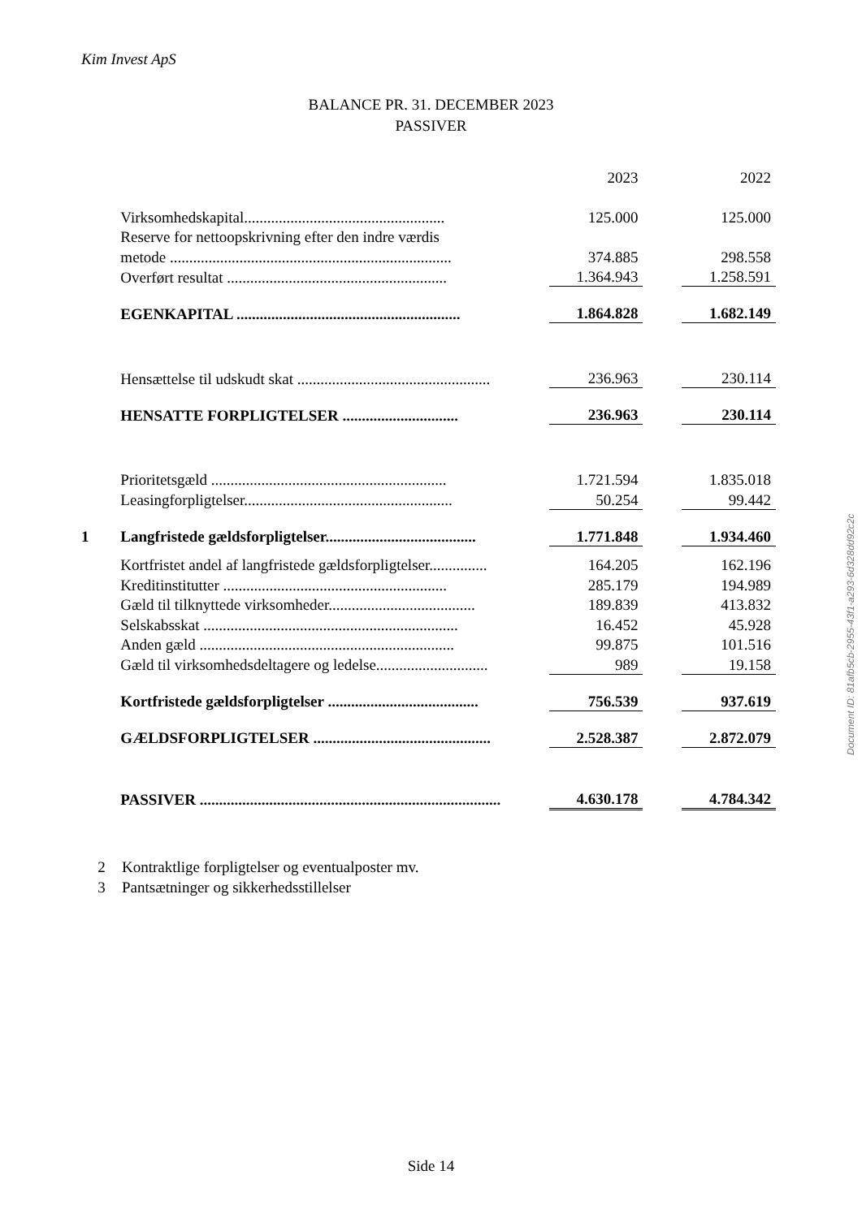Kim Invest ApS
BALANCE PR. 31. DECEMBER 2023
PASSIVER
| | | | 2023 | | 2022 |
| | Virksomhedskapital.................................................... | | 125.000 | | 125.000 |
| | Reserve for nettoopskrivning efter den indre værdis | | | | |
| | metode ......................................................................... | | 374.885 | | 298.558 |
| | Overført resultat ......................................................... | | 1.364.943 | | 1.258.591 |
| | EGENKAPITAL .......................................................... | | 1.864.828 | | 1.682.149 |
| | Hensættelse til udskudt skat .................................................. | | 236.963 | | 230.114 |
| | HENSATTE FORPLIGTELSER .............................. | | 236.963 | | 230.114 |
| | Prioritetsgæld ............................................................. | | 1.721.594 | | 1.835.018 |
| | Leasingforpligtelser...................................................... | | 50.254 | | 99.442 |
| 1 | Langfristede gældsforpligtelser....................................... | | 1.771.848 | | 1.934.460 |
| | Kortfristet andel af langfristede gældsforpligtelser............... | | 164.205 | | 162.196 |
| | Kreditinstitutter .......................................................... | | 285.179 | | 194.989 |
| | Gæld til tilknyttede virksomheder...................................... | | 189.839 | | 413.832 |
| | Selskabsskat .................................................................. | | 16.452 | | 45.928 |
| | Anden gæld .................................................................. | | 99.875 | | 101.516 |
| | Gæld til virksomhedsdeltagere og ledelse............................. | | 989 | | 19.158 |
| | Kortfristede gældsforpligtelser ....................................... | | 756.539 | | 937.619 |
| | GÆLDSFORPLIGTELSER .............................................. | | 2.528.387 | | 2.872.079 |
| | PASSIVER .............................................................................. | | 4.630.178 | | 4.784.342 |
2 Kontraktlige forpligtelser og eventualposter mv.
3 Pantsætninger og sikkerhedsstillelser
Side 14
Document ID: 81afb5cb-2955-43f1-a293-6d328dd92c2c